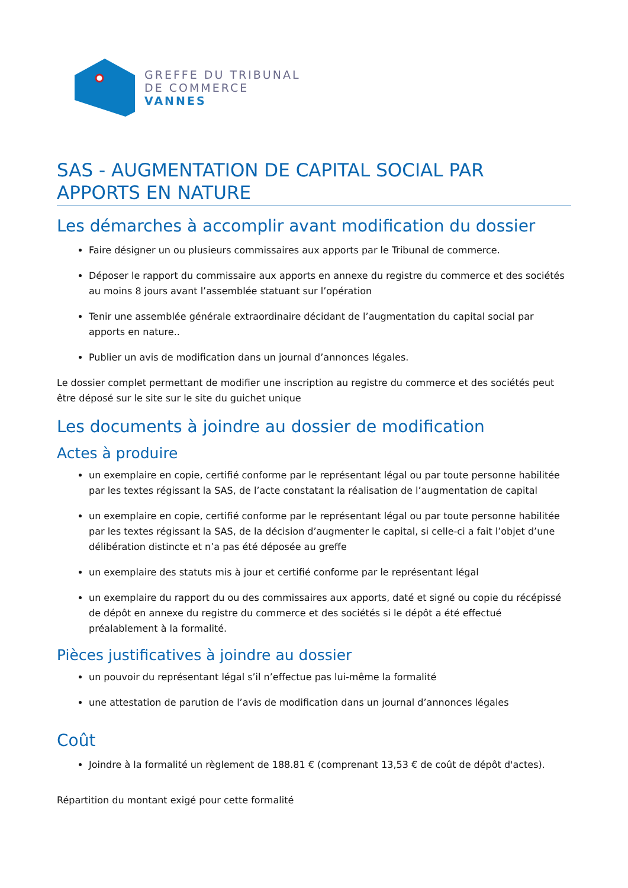GREFFE DU TRIBUNAL
DE COMMERCE
VANNES
SAS - AUGMENTATION DE CAPITAL SOCIAL PAR APPORTS EN NATURE
Les démarches à accomplir avant modification du dossier
Faire désigner un ou plusieurs commissaires aux apports par le Tribunal de commerce.
Déposer le rapport du commissaire aux apports en annexe du registre du commerce et des sociétés au moins 8 jours avant l’assemblée statuant sur l’opération
Tenir une assemblée générale extraordinaire décidant de l’augmentation du capital social par apports en nature..
Publier un avis de modification dans un journal d’annonces légales.
Le dossier complet permettant de modifier une inscription au registre du commerce et des sociétés peut être déposé sur le site sur le site du guichet unique
Les documents à joindre au dossier de modification
Actes à produire
un exemplaire en copie, certifié conforme par le représentant légal ou par toute personne habilitée par les textes régissant la SAS, de l’acte constatant la réalisation de l’augmentation de capital
un exemplaire en copie, certifié conforme par le représentant légal ou par toute personne habilitée par les textes régissant la SAS, de la décision d’augmenter le capital, si celle-ci a fait l’objet d’une délibération distincte et n’a pas été déposée au greffe
un exemplaire des statuts mis à jour et certifié conforme par le représentant légal
un exemplaire du rapport du ou des commissaires aux apports, daté et signé ou copie du récépissé de dépôt en annexe du registre du commerce et des sociétés si le dépôt a été effectué préalablement à la formalité.
Pièces justificatives à joindre au dossier
un pouvoir du représentant légal s’il n’effectue pas lui-même la formalité
une attestation de parution de l’avis de modification dans un journal d’annonces légales
Coût
Joindre à la formalité un règlement de 188.81 € (comprenant 13,53 € de coût de dépôt d'actes).
Répartition du montant exigé pour cette formalité